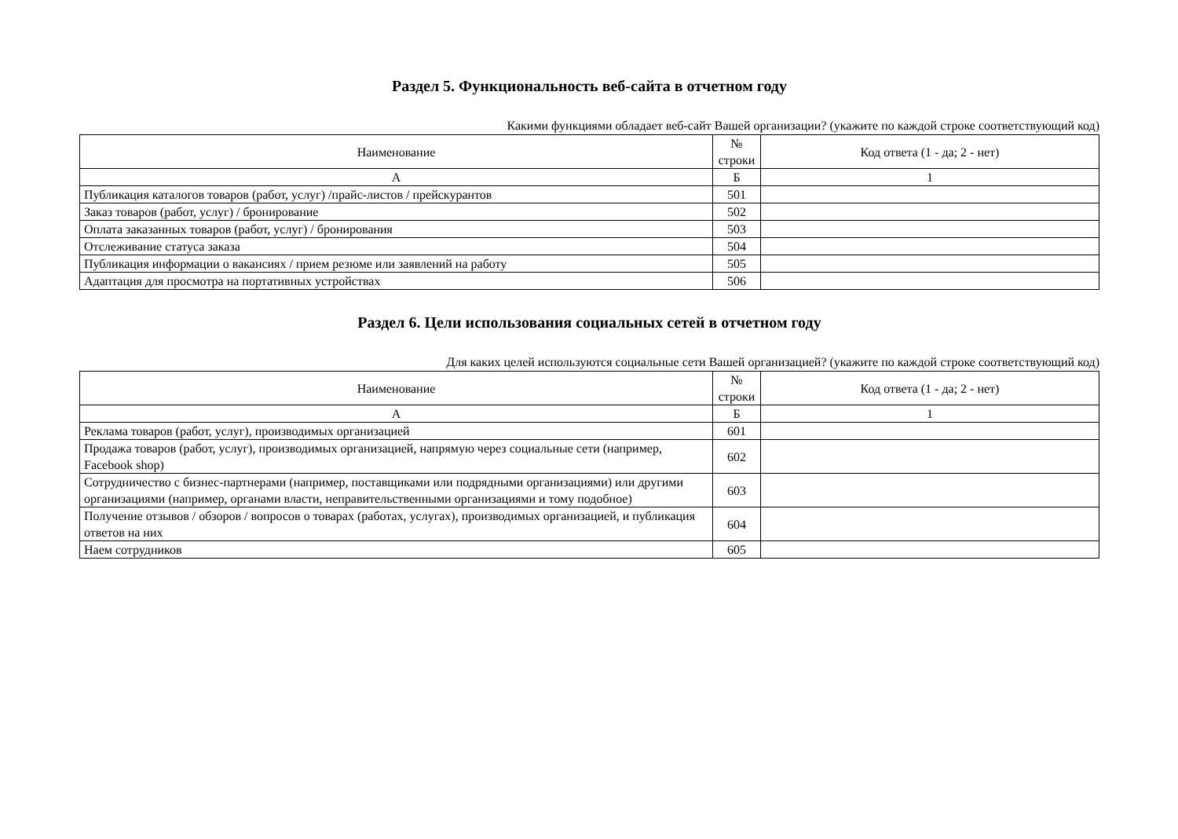Раздел 5. Функциональность веб-сайта в отчетном году
Какими функциями обладает веб-сайт Вашей организации? (укажите по каждой строке соответствующий код)
| Наименование | № строки | Код ответа (1 - да; 2 - нет) |
| --- | --- | --- |
| А | Б | 1 |
| Публикация каталогов товаров (работ, услуг) /прайс-листов / прейскурантов | 501 | |
| Заказ товаров (работ, услуг) / бронирование | 502 | |
| Оплата заказанных товаров (работ, услуг) / бронирования | 503 | |
| Отслеживание статуса заказа | 504 | |
| Публикация информации о вакансиях / прием резюме или заявлений на работу | 505 | |
| Адаптация для просмотра на портативных устройствах | 506 | |
Раздел 6. Цели использования социальных сетей в отчетном году
Для каких целей используются социальные сети Вашей организацией? (укажите по каждой строке соответствующий код)
| Наименование | № строки | Код ответа (1 - да; 2 - нет) |
| --- | --- | --- |
| А | Б | 1 |
| Реклама товаров (работ, услуг), производимых организацией | 601 | |
| Продажа товаров (работ, услуг), производимых организацией, напрямую через социальные сети (например, Facebook shop) | 602 | |
| Сотрудничество с бизнес-партнерами (например, поставщиками или подрядными организациями) или другими организациями (например, органами власти, неправительственными организациями и тому подобное) | 603 | |
| Получение отзывов / обзоров / вопросов о товарах (работах, услугах), производимых организацией, и публикация ответов на них | 604 | |
| Наем сотрудников | 605 | |